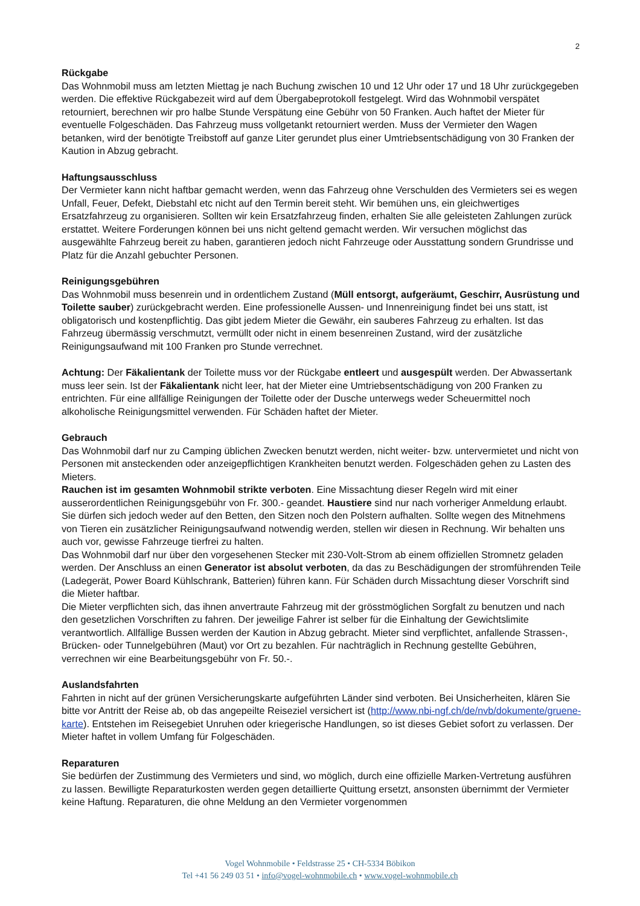2
Rückgabe
Das Wohnmobil muss am letzten Miettag je nach Buchung zwischen 10 und 12 Uhr oder 17 und 18 Uhr zurückgegeben werden. Die effektive Rückgabezeit wird auf dem Übergabeprotokoll festgelegt. Wird das Wohnmobil verspätet retourniert, berechnen wir pro halbe Stunde Verspätung eine Gebühr von 50 Franken. Auch haftet der Mieter für eventuelle Folgeschäden. Das Fahrzeug muss vollgetankt retourniert werden. Muss der Vermieter den Wagen betanken, wird der benötigte Treibstoff auf ganze Liter gerundet plus einer Umtriebsentschädigung von 30 Franken der Kaution in Abzug gebracht.
Haftungsausschluss
Der Vermieter kann nicht haftbar gemacht werden, wenn das Fahrzeug ohne Verschulden des Vermieters sei es wegen Unfall, Feuer, Defekt, Diebstahl etc nicht auf den Termin bereit steht. Wir bemühen uns, ein gleichwertiges Ersatzfahrzeug zu organisieren. Sollten wir kein Ersatzfahrzeug finden, erhalten Sie alle geleisteten Zahlungen zurück erstattet. Weitere Forderungen können bei uns nicht geltend gemacht werden. Wir versuchen möglichst das ausgewählte Fahrzeug bereit zu haben, garantieren jedoch nicht Fahrzeuge oder Ausstattung sondern Grundrisse und Platz für die Anzahl gebuchter Personen.
Reinigungsgebühren
Das Wohnmobil muss besenrein und in ordentlichem Zustand (Müll entsorgt, aufgeräumt, Geschirr, Ausrüstung und Toilette sauber) zurückgebracht werden. Eine professionelle Aussen- und Innenreinigung findet bei uns statt, ist obligatorisch und kostenpflichtig. Das gibt jedem Mieter die Gewähr, ein sauberes Fahrzeug zu erhalten. Ist das Fahrzeug übermässig verschmutzt, vermüllt oder nicht in einem besenreinen Zustand, wird der zusätzliche Reinigungsaufwand mit 100 Franken pro Stunde verrechnet.
Achtung: Der Fäkalientank der Toilette muss vor der Rückgabe entleert und ausgespült werden. Der Abwassertank muss leer sein. Ist der Fäkalientank nicht leer, hat der Mieter eine Umtriebsentschädigung von 200 Franken zu entrichten. Für eine allfällige Reinigungen der Toilette oder der Dusche unterwegs weder Scheuermittel noch alkoholische Reinigungsmittel verwenden. Für Schäden haftet der Mieter.
Gebrauch
Das Wohnmobil darf nur zu Camping üblichen Zwecken benutzt werden, nicht weiter- bzw. untervermietet und nicht von Personen mit ansteckenden oder anzeigepflichtigen Krankheiten benutzt werden. Folgeschäden gehen zu Lasten des Mieters.
Rauchen ist im gesamten Wohnmobil strikte verboten. Eine Missachtung dieser Regeln wird mit einer ausserordentlichen Reinigungsgebühr von Fr. 300.- geandet. Haustiere sind nur nach vorheriger Anmeldung erlaubt. Sie dürfen sich jedoch weder auf den Betten, den Sitzen noch den Polstern aufhalten. Sollte wegen des Mitnehmens von Tieren ein zusätzlicher Reinigungsaufwand notwendig werden, stellen wir diesen in Rechnung. Wir behalten uns auch vor, gewisse Fahrzeuge tierfrei zu halten.
Das Wohnmobil darf nur über den vorgesehenen Stecker mit 230-Volt-Strom ab einem offiziellen Stromnetz geladen werden. Der Anschluss an einen Generator ist absolut verboten, da das zu Beschädigungen der stromführenden Teile (Ladegerät, Power Board Kühlschrank, Batterien) führen kann. Für Schäden durch Missachtung dieser Vorschrift sind die Mieter haftbar.
Die Mieter verpflichten sich, das ihnen anvertraute Fahrzeug mit der grösstmöglichen Sorgfalt zu benutzen und nach den gesetzlichen Vorschriften zu fahren. Der jeweilige Fahrer ist selber für die Einhaltung der Gewichtslimite verantwortlich. Allfällige Bussen werden der Kaution in Abzug gebracht. Mieter sind verpflichtet, anfallende Strassen-, Brücken- oder Tunnelgebühren (Maut) vor Ort zu bezahlen. Für nachträglich in Rechnung gestellte Gebühren, verrechnen wir eine Bearbeitungsgebühr von Fr. 50.-.
Auslandsfahrten
Fahrten in nicht auf der grünen Versicherungskarte aufgeführten Länder sind verboten. Bei Unsicherheiten, klären Sie bitte vor Antritt der Reise ab, ob das angepeilte Reiseziel versichert ist (http://www.nbi-ngf.ch/de/nvb/dokumente/gruene-karte). Entstehen im Reisegebiet Unruhen oder kriegerische Handlungen, so ist dieses Gebiet sofort zu verlassen. Der Mieter haftet in vollem Umfang für Folgeschäden.
Reparaturen
Sie bedürfen der Zustimmung des Vermieters und sind, wo möglich, durch eine offizielle Marken-Vertretung ausführen zu lassen. Bewilligte Reparaturkosten werden gegen detaillierte Quittung ersetzt, ansonsten übernimmt der Vermieter keine Haftung. Reparaturen, die ohne Meldung an den Vermieter vorgenommen
Vogel Wohnmobile • Feldstrasse 25 • CH-5334 Böbikon
Tel +41 56 249 03 51 • info@vogel-wohnmobile.ch • www.vogel-wohnmobile.ch